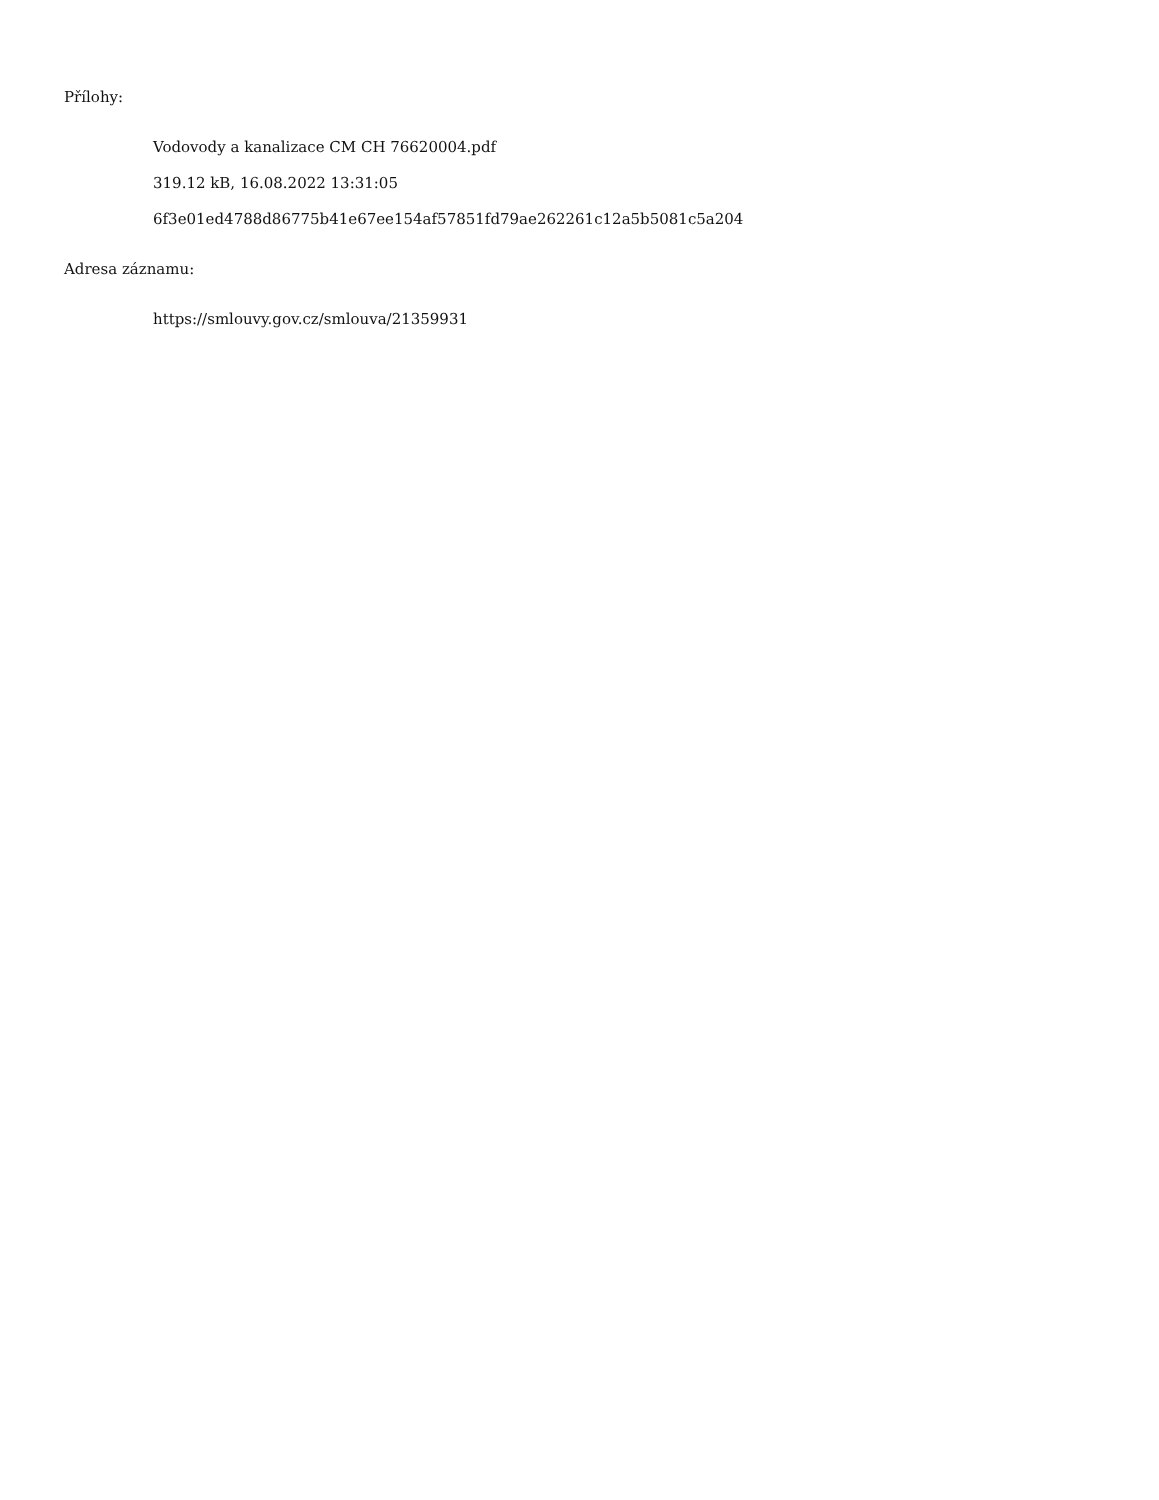Přílohy:
Vodovody a kanalizace CM CH 76620004.pdf
319.12 kB, 16.08.2022 13:31:05
6f3e01ed4788d86775b41e67ee154af57851fd79ae262261c12a5b5081c5a204
Adresa záznamu:
https://smlouvy.gov.cz/smlouva/21359931